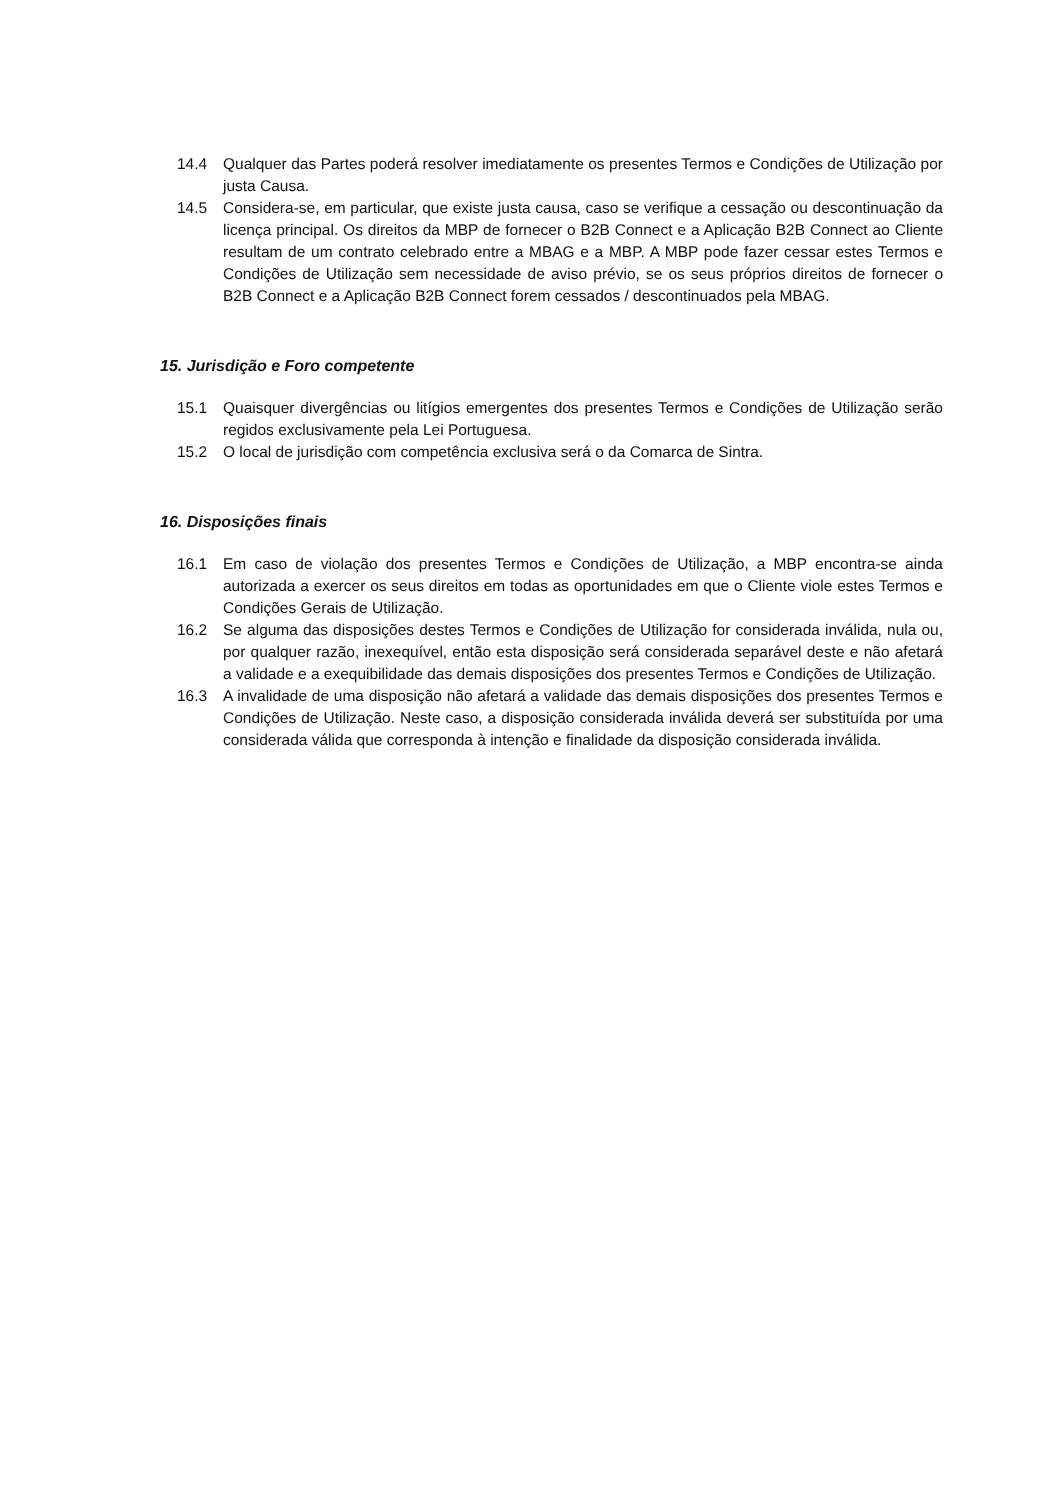14.4 Qualquer das Partes poderá resolver imediatamente os presentes Termos e Condições de Utilização por justa Causa.
14.5 Considera-se, em particular, que existe justa causa, caso se verifique a cessação ou descontinuação da licença principal. Os direitos da MBP de fornecer o B2B Connect e a Aplicação B2B Connect ao Cliente resultam de um contrato celebrado entre a MBAG e a MBP. A MBP pode fazer cessar estes Termos e Condições de Utilização sem necessidade de aviso prévio, se os seus próprios direitos de fornecer o B2B Connect e a Aplicação B2B Connect forem cessados / descontinuados pela MBAG.
15. Jurisdição e Foro competente
15.1 Quaisquer divergências ou litígios emergentes dos presentes Termos e Condições de Utilização serão regidos exclusivamente pela Lei Portuguesa.
15.2 O local de jurisdição com competência exclusiva será o da Comarca de Sintra.
16. Disposições finais
16.1 Em caso de violação dos presentes Termos e Condições de Utilização, a MBP encontra-se ainda autorizada a exercer os seus direitos em todas as oportunidades em que o Cliente viole estes Termos e Condições Gerais de Utilização.
16.2 Se alguma das disposições destes Termos e Condições de Utilização for considerada inválida, nula ou, por qualquer razão, inexequível, então esta disposição será considerada separável deste e não afetará a validade e a exequibilidade das demais disposições dos presentes Termos e Condições de Utilização.
16.3 A invalidade de uma disposição não afetará a validade das demais disposições dos presentes Termos e Condições de Utilização. Neste caso, a disposição considerada inválida deverá ser substituída por uma considerada válida que corresponda à intenção e finalidade da disposição considerada inválida.